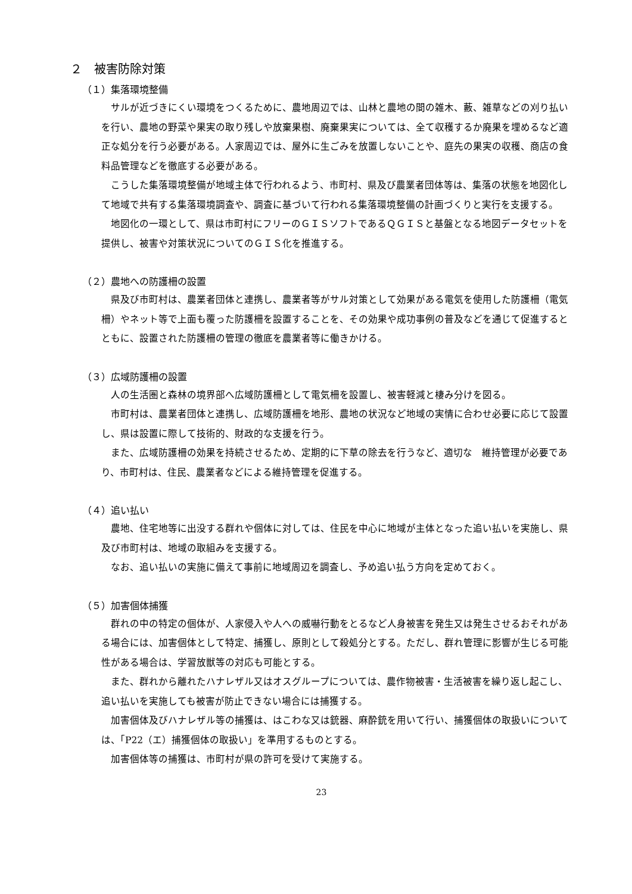２　被害防除対策
（１）集落環境整備
サルが近づきにくい環境をつくるために、農地周辺では、山林と農地の間の雑木、藪、雑草などの刈り払いを行い、農地の野菜や果実の取り残しや放棄果樹、廃棄果実については、全て収穫するか廃果を埋めるなど適正な処分を行う必要がある。人家周辺では、屋外に生ごみを放置しないことや、庭先の果実の収穫、商店の食料品管理などを徹底する必要がある。
こうした集落環境整備が地域主体で行われるよう、市町村、県及び農業者団体等は、集落の状態を地図化して地域で共有する集落環境調査や、調査に基づいて行われる集落環境整備の計画づくりと実行を支援する。
地図化の一環として、県は市町村にフリーのＧＩＳソフトであるＱＧＩＳと基盤となる地図データセットを提供し、被害や対策状況についてのＧＩＳ化を推進する。
（２）農地への防護柵の設置
県及び市町村は、農業者団体と連携し、農業者等がサル対策として効果がある電気を使用した防護柵（電気柵）やネット等で上面も覆った防護柵を設置することを、その効果や成功事例の普及などを通じて促進するとともに、設置された防護柵の管理の徹底を農業者等に働きかける。
（３）広域防護柵の設置
人の生活圏と森林の境界部へ広域防護柵として電気柵を設置し、被害軽減と棲み分けを図る。
市町村は、農業者団体と連携し、広域防護柵を地形、農地の状況など地域の実情に合わせ必要に応じて設置し、県は設置に際して技術的、財政的な支援を行う。
また、広域防護柵の効果を持続させるため、定期的に下草の除去を行うなど、適切な　維持管理が必要であり、市町村は、住民、農業者などによる維持管理を促進する。
（４）追い払い
農地、住宅地等に出没する群れや個体に対しては、住民を中心に地域が主体となった追い払いを実施し、県及び市町村は、地域の取組みを支援する。
なお、追い払いの実施に備えて事前に地域周辺を調査し、予め追い払う方向を定めておく。
（５）加害個体捕獲
群れの中の特定の個体が、人家侵入や人への威嚇行動をとるなど人身被害を発生又は発生させるおそれがある場合には、加害個体として特定、捕獲し、原則として殺処分とする。ただし、群れ管理に影響が生じる可能性がある場合は、学習放獣等の対応も可能とする。
また、群れから離れたハナレザル又はオスグループについては、農作物被害・生活被害を繰り返し起こし、追い払いを実施しても被害が防止できない場合には捕獲する。
加害個体及びハナレザル等の捕獲は、はこわな又は銃器、麻酔銃を用いて行い、捕獲個体の取扱いについては、「P22（エ）捕獲個体の取扱い」を準用するものとする。
加害個体等の捕獲は、市町村が県の許可を受けて実施する。
23